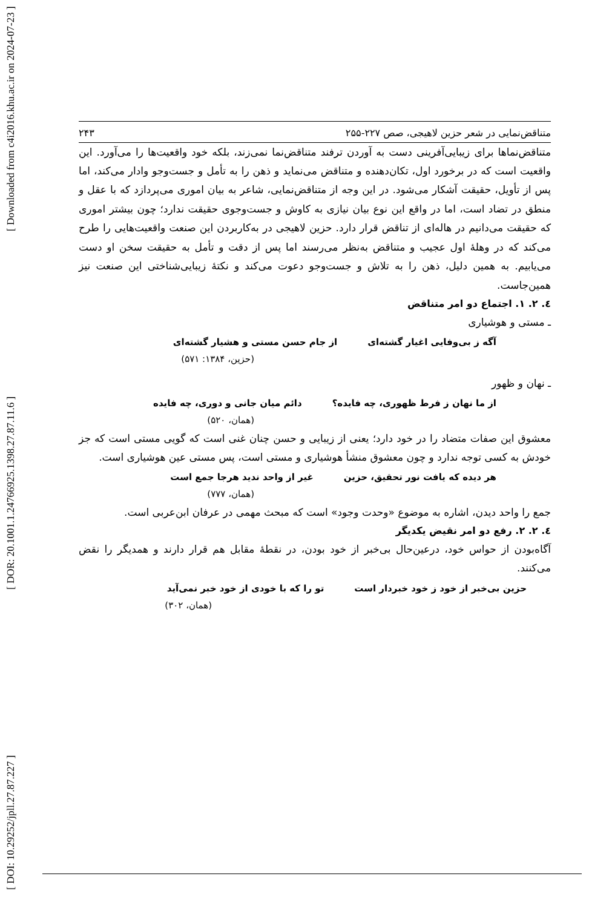[ DOI: 10.29252/jpll.27.87.227 ] [ DOR: 20.1001.1.24766925.1398.27.87.11.6 ] [ Downloaded from c4i2016.khu.ac.ir on 2024-07-23 ]
متناقض‌نمایی در شعر حزین لاهیجی، صص ۲۲۷-۲۵۵ ۲۴۳
متناقض‌نماها برای زیبایی‌آفرینی دست به آوردن ترفند متناقض‌نما نمی‌زند، بلکه خود واقعیت‌ها را می‌آورد. این واقعیت است که در برخورد اول، تکان‌دهنده و متناقض می‌نماید و ذهن را به تأمل و جست‌وجو وادار می‌کند، اما پس از تأویل، حقیقت آشکار می‌شود. در این وجه از متناقض‌نمایی، شاعر به بیان اموری می‌پردازد که با عقل و منطق در تضاد است، اما در واقع این نوع بیان نیازی به کاوش و جست‌وجوی حقیقت ندارد؛ چون بیشتر اموری که حقیقت می‌دانیم در هاله‌ای از تناقض قرار دارد. حزین لاهیجی در به‌کاربردن این صنعت واقعیت‌هایی را طرح می‌کند که در وهلهٔ اول عجیب و متناقض به‌نظر می‌رسند اما پس از دقت و تأمل به حقیقت سخن او دست می‌یابیم. به همین دلیل، ذهن را به تلاش و جست‌وجو دعوت می‌کند و نکتهٔ زیبایی‌شناختی این صنعت نیز همین‌جاست.
٤. ٢. ١. اجتماع دو امر متناقض
ـ مستی و هوشیاری
آگه ز بی‌وفایی اغیار گشته‌ای از جام حسن مستی و هشیار گشته‌ای
(حزین، ۱۳۸۴: ۵۷۱)
ـ نهان و ظهور
از ما نهان ز فرط ظهوری، چه فایده؟ دائم میان جانی و دوری، چه فایده
(همان، ۵۲۰)
معشوق این صفات متضاد را در خود دارد؛ یعنی از زیبایی و حسن چنان غنی است که گویی مستی است که جز خودش به کسی توجه ندارد و چون معشوق منشأ هوشیاری و مستی است، پس مستی عین هوشیاری است.
هر دیده که یافت نور تحقیق، حزین غیر از واحد ندید هرجا جمع است
(همان، ۷۷۷)
جمع را واحد دیدن، اشاره به موضوع «وحدت وجود» است که مبحث مهمی در عرفان ابن‌عربی است.
٤. ٢. ٢. رفع دو امر نقیض یکدیگر
آگاه‌بودن از حواس خود، درعین‌حال بی‌خبر از خود بودن، در نقطهٔ مقابل هم قرار دارند و همدیگر را نقض می‌کنند.
حزین بی‌خبر از خود ز خود خبردار است تو را که با خودی از خود خبر نمی‌آید
(همان، ۳۰۲)